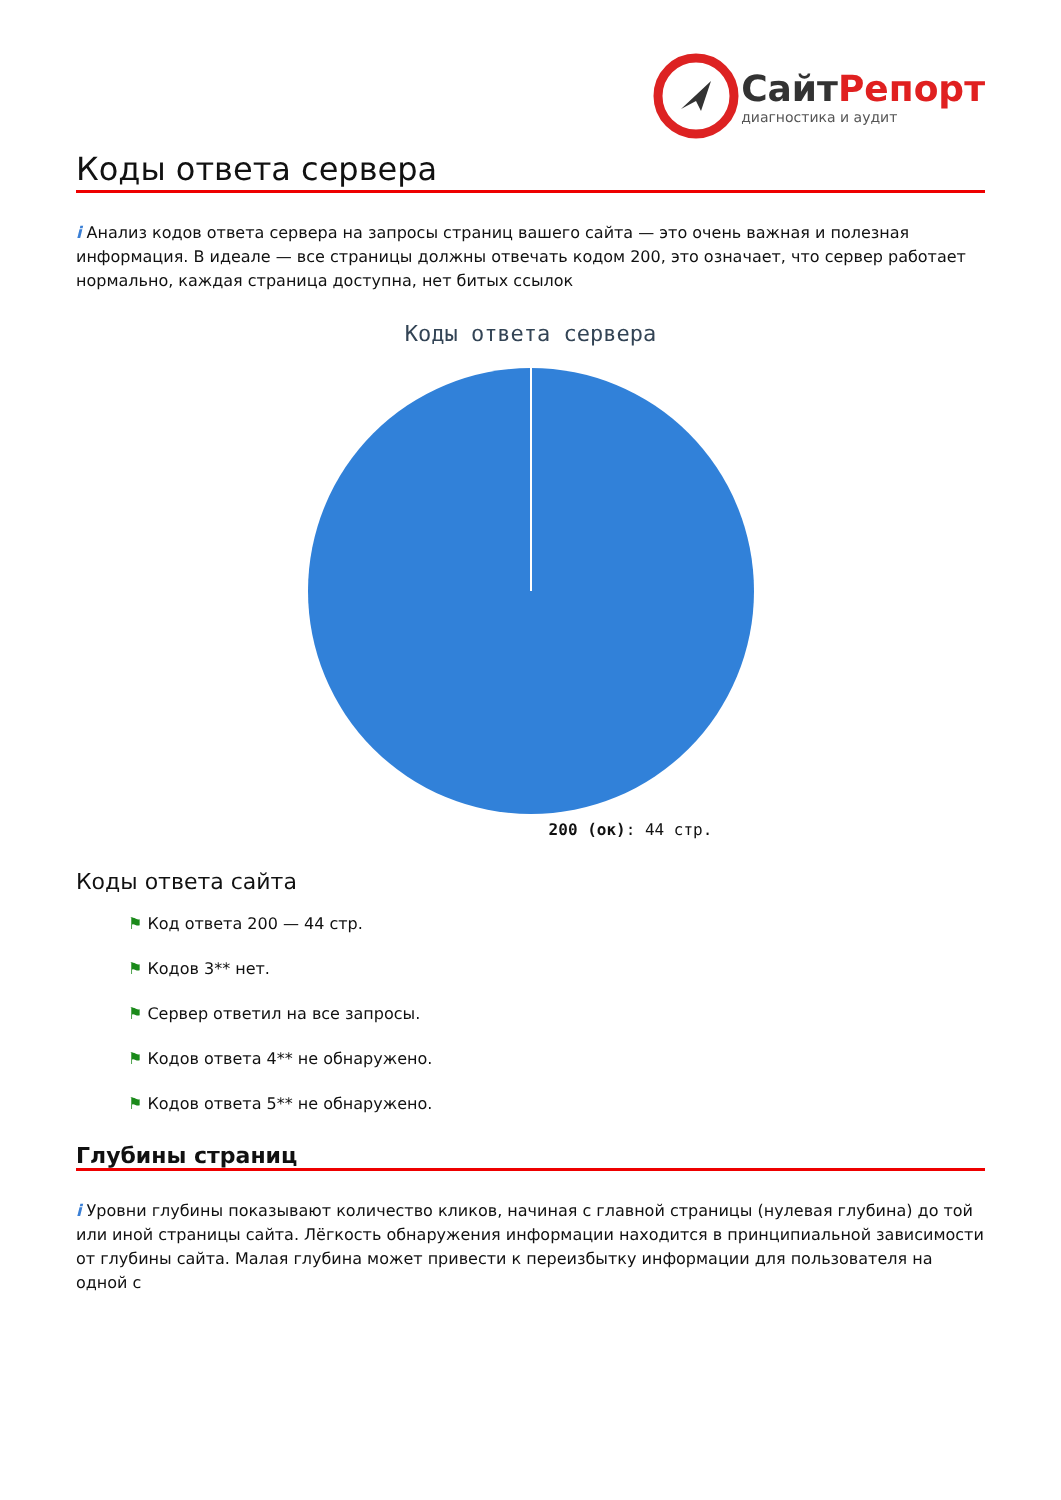СайтРепорт
диагностика и аудит
Коды ответа сервера
i Анализ кодов ответа сервера на запросы страниц вашего сайта — это очень важная и полезная информация. В идеале — все страницы должны отвечать кодом 200, это означает, что сервер работает нормально, каждая страница доступна, нет битых ссылок
Коды ответа сервера
200 (ок): 44 стр.
Коды ответа сайта
⚑ Код ответа 200 — 44 стр.
⚑ Кодов 3** нет.
⚑ Сервер ответил на все запросы.
⚑ Кодов ответа 4** не обнаружено.
⚑ Кодов ответа 5** не обнаружено.
Глубины страниц
i Уровни глубины показывают количество кликов, начиная с главной страницы (нулевая глубина) до той или иной страницы сайта. Лёгкость обнаружения информации находится в принципиальной зависимости от глубины сайта. Малая глубина может привести к переизбытку информации для пользователя на одной с